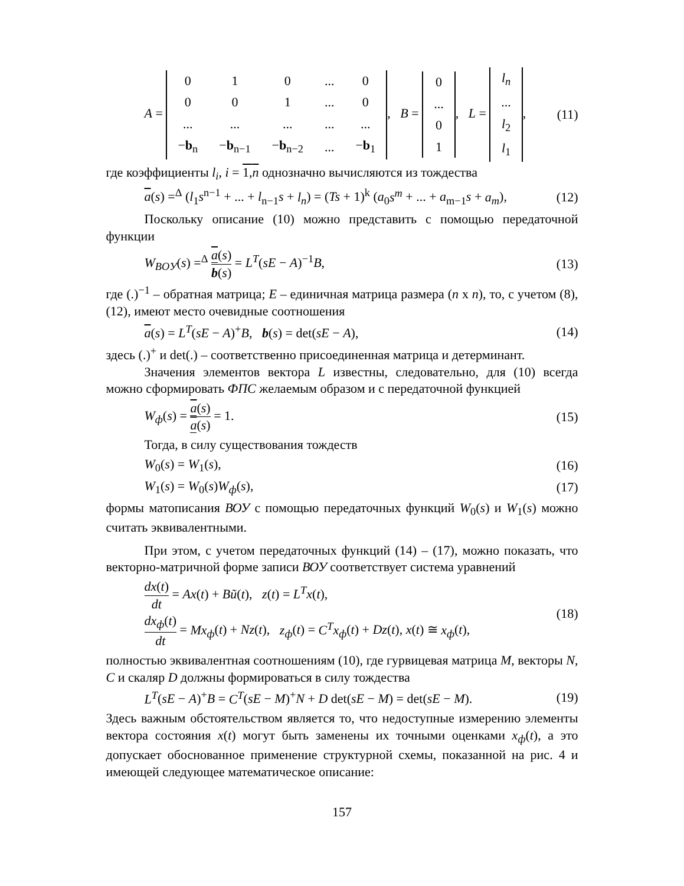A =
| 0 | 1 | 0 | ... | 0 |
| 0 | 0 | 1 | ... | 0 |
| ... | ... | ... | ... | ... |
| − b<sub>n</sub> | − b<sub>n−1</sub> | − b<sub>n−2</sub> | ... | − b<sub>1</sub> |
, B =
| 0 |
| ... |
| 0 |
| 1 |
, L =
| l<sub>n</sub> |
| ... |
| l<sub>2</sub> |
| l<sub>1</sub> |
, (11)
где коэффициенты l<sub>i</sub>, i = 1,n однозначно вычисляются из тождества
a(s) =<sup>Δ</sup> (l<sub>1</sub>s<sup>n−1</sup> + ... + l<sub>n−1</sub>s + l<sub>n</sub>) = (Ts + 1)<sup>k</sup> (a<sub>0</sub>s<sup>m</sup> + ... + a<sub>m−1</sub>s + a<sub>m</sub>), (12)
Поскольку описание (10) можно представить с помощью передаточной функции
W<sub>BOУ</sub>(s) =<sup>Δ</sup> a(s) b(s) = L<sup>T</sup>(sE − A)<sup>−1</sup>B, (13)
где (.)<sup>−1</sup> – обратная матрица; E – единичная матрица размера (n x n), то, с учетом (8), (12), имеют место очевидные соотношения
a(s) = L<sup>T</sup>(sE − A)<sup>+</sup>B, b(s) = det(sE − A), (14)
здесь (.)<sup>+</sup> и det(.) – соответственно присоединенная матрица и детерминант.
Значения элементов вектора L известны, следовательно, для (10) всегда можно сформировать ФПС желаемым образом и с передаточной функцией
W<sub>ф</sub>(s) = a(s) a(s) = 1. (15)
Тогда, в силу существования тождеств
W<sub>0</sub>(s) = W<sub>1</sub>(s), (16)
W<sub>1</sub>(s) = W<sub>0</sub>(s)W<sub>ф</sub>(s), (17)
формы матописания ВОУ с помощью передаточных функций W<sub>0</sub>(s) и W<sub>1</sub>(s) можно считать эквивалентными.
При этом, с учетом передаточных функций (14) – (17), можно показать, что векторно-матричной форме записи ВОУ соответствует система уравнений
dx(t) dt = Ax(t) + Bũ(t), z(t) = L<sup>T</sup>x(t),
dx<sub>ф</sub>(t) dt = Mx<sub>ф</sub>(t) + Nz(t), z<sub>ф</sub>(t) = C<sup>T</sup>x<sub>ф</sub>(t) + Dz(t), x(t) ≅ x<sub>ф</sub>(t), (18)
полностью эквивалентная соотношениям (10), где гурвицевая матрица M, векторы N, C и скаляр D должны формироваться в силу тождества
L<sup>T</sup>(sE − A)<sup>+</sup>B = C<sup>T</sup>(sE − M)<sup>+</sup>N + D det(sE − M) = det(sE − M). (19)
Здесь важным обстоятельством является то, что недоступные измерению элементы вектора состояния x(t) могут быть заменены их точными оценками x<sub>ф</sub>(t), а это допускает обоснованное применение структурной схемы, показанной на рис. 4 и имеющей следующее математическое описание:
157